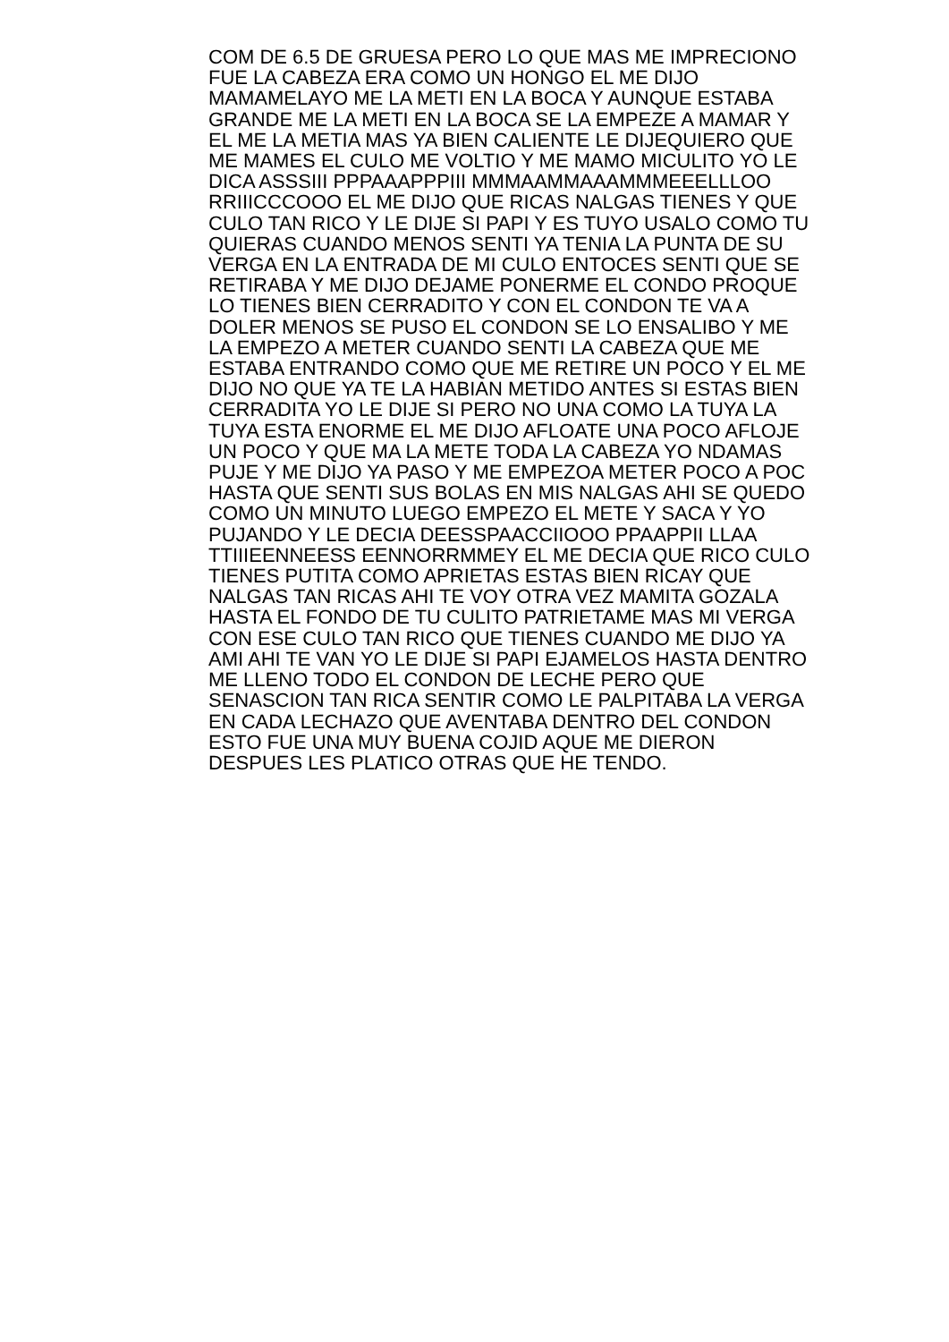COM DE 6.5 DE GRUESA PERO LO QUE MAS ME IMPRECIONO
FUE LA CABEZA ERA COMO UN HONGO EL ME DIJO
MAMAMELAYO ME LA METI EN LA BOCA Y AUNQUE ESTABA
GRANDE ME LA METI EN LA BOCA SE LA EMPEZE A MAMAR Y
EL ME LA METIA MAS YA BIEN CALIENTE LE DIJEQUIERO QUE
ME MAMES EL CULO ME VOLTIO Y ME MAMO MICULITO YO LE
DICA ASSSIII PPPAAAPPPIII MMMAAMMAAAMMMEEELLLOO
RRIIICCCOOO EL ME DIJO QUE RICAS NALGAS TIENES Y QUE
CULO TAN RICO Y LE DIJE SI PAPI Y ES TUYO USALO COMO TU
QUIERAS CUANDO MENOS SENTI YA TENIA LA PUNTA DE SU
VERGA EN LA ENTRADA DE MI CULO ENTOCES SENTI QUE SE
RETIRABA Y ME DIJO DEJAME PONERME EL CONDO PROQUE
LO TIENES BIEN CERRADITO Y CON EL CONDON TE VA A
DOLER MENOS SE PUSO EL CONDON SE LO ENSALIBO Y ME
LA EMPEZO A METER CUANDO SENTI LA CABEZA QUE ME
ESTABA ENTRANDO COMO QUE ME RETIRE UN POCO Y EL ME
DIJO NO QUE YA TE LA HABIAN METIDO ANTES SI ESTAS BIEN
CERRADITA YO LE DIJE SI PERO NO UNA COMO LA TUYA LA
TUYA ESTA ENORME EL ME DIJO AFLOATE UNA POCO AFLOJE
UN POCO Y QUE MA LA METE TODA LA CABEZA YO NDAMAS
PUJE Y ME DIJO YA PASO Y ME EMPEZOA METER POCO A POC
HASTA QUE SENTI SUS BOLAS EN MIS NALGAS AHI SE QUEDO
COMO UN MINUTO LUEGO EMPEZO EL METE Y SACA Y YO
PUJANDO Y LE DECIA DEESSPAACCIIOOO PPAAPPII LLAA
TTIIIEENNEESS EENNORRMMEY EL ME DECIA QUE RICO CULO
TIENES PUTITA COMO APRIETAS ESTAS BIEN RICAY QUE
NALGAS TAN RICAS AHI TE VOY OTRA VEZ MAMITA GOZALA
HASTA EL FONDO DE TU CULITO PATRIETAME MAS MI VERGA
CON ESE CULO TAN RICO QUE TIENES CUANDO ME DIJO YA
AMI AHI TE VAN YO LE DIJE SI PAPI EJAMELOS HASTA DENTRO
ME LLENO TODO EL CONDON DE LECHE PERO QUE
SENASCION TAN RICA SENTIR COMO LE PALPITABA LA VERGA
EN CADA LECHAZO QUE AVENTABA DENTRO DEL CONDON
ESTO FUE UNA MUY BUENA COJID AQUE ME DIERON
DESPUES LES PLATICO OTRAS QUE HE TENDO.